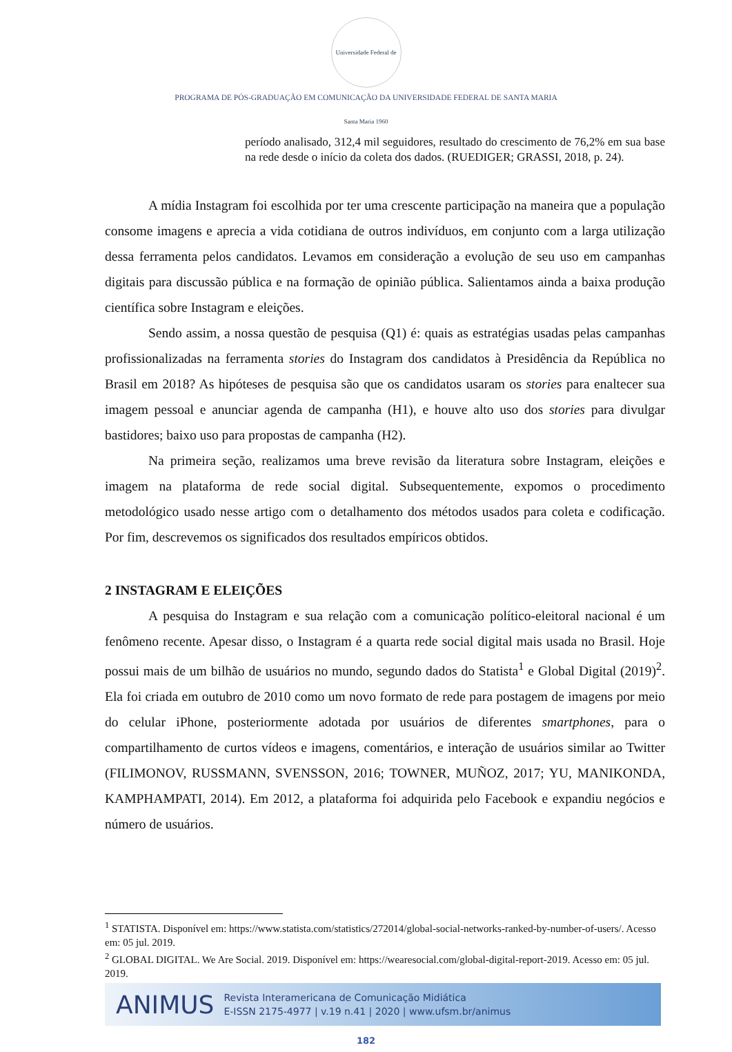Universidade Federal de Santa Maria 1960
PROGRAMA DE PÓS-GRADUAÇÃO EM COMUNICAÇÃO DA UNIVERSIDADE FEDERAL DE SANTA MARIA
período analisado, 312,4 mil seguidores, resultado do crescimento de 76,2% em sua base na rede desde o início da coleta dos dados. (RUEDIGER; GRASSI, 2018, p. 24).
A mídia Instagram foi escolhida por ter uma crescente participação na maneira que a população consome imagens e aprecia a vida cotidiana de outros indivíduos, em conjunto com a larga utilização dessa ferramenta pelos candidatos. Levamos em consideração a evolução de seu uso em campanhas digitais para discussão pública e na formação de opinião pública. Salientamos ainda a baixa produção científica sobre Instagram e eleições.
Sendo assim, a nossa questão de pesquisa (Q1) é: quais as estratégias usadas pelas campanhas profissionalizadas na ferramenta stories do Instagram dos candidatos à Presidência da República no Brasil em 2018? As hipóteses de pesquisa são que os candidatos usaram os stories para enaltecer sua imagem pessoal e anunciar agenda de campanha (H1), e houve alto uso dos stories para divulgar bastidores; baixo uso para propostas de campanha (H2).
Na primeira seção, realizamos uma breve revisão da literatura sobre Instagram, eleições e imagem na plataforma de rede social digital. Subsequentemente, expomos o procedimento metodológico usado nesse artigo com o detalhamento dos métodos usados para coleta e codificação. Por fim, descrevemos os significados dos resultados empíricos obtidos.
2 INSTAGRAM E ELEIÇÕES
A pesquisa do Instagram e sua relação com a comunicação político-eleitoral nacional é um fenômeno recente. Apesar disso, o Instagram é a quarta rede social digital mais usada no Brasil. Hoje possui mais de um bilhão de usuários no mundo, segundo dados do Statista<sup>1</sup> e Global Digital (2019)<sup>2</sup>. Ela foi criada em outubro de 2010 como um novo formato de rede para postagem de imagens por meio do celular iPhone, posteriormente adotada por usuários de diferentes smartphones, para o compartilhamento de curtos vídeos e imagens, comentários, e interação de usuários similar ao Twitter (FILIMONOV, RUSSMANN, SVENSSON, 2016; TOWNER, MUÑOZ, 2017; YU, MANIKONDA, KAMPHAMPATI, 2014). Em 2012, a plataforma foi adquirida pelo Facebook e expandiu negócios e número de usuários.
<sup>1</sup> STATISTA. Disponível em: https://www.statista.com/statistics/272014/global-social-networks-ranked-by-number-of-users/. Acesso em: 05 jul. 2019.
<sup>2</sup> GLOBAL DIGITAL. We Are Social. 2019. Disponível em: https://wearesocial.com/global-digital-report-2019. Acesso em: 05 jul. 2019.
ANIMUS Revista Interamericana de Comunicação Midiática
E-ISSN 2175-4977 | v.19 n.41 | 2020 | www.ufsm.br/animus
182